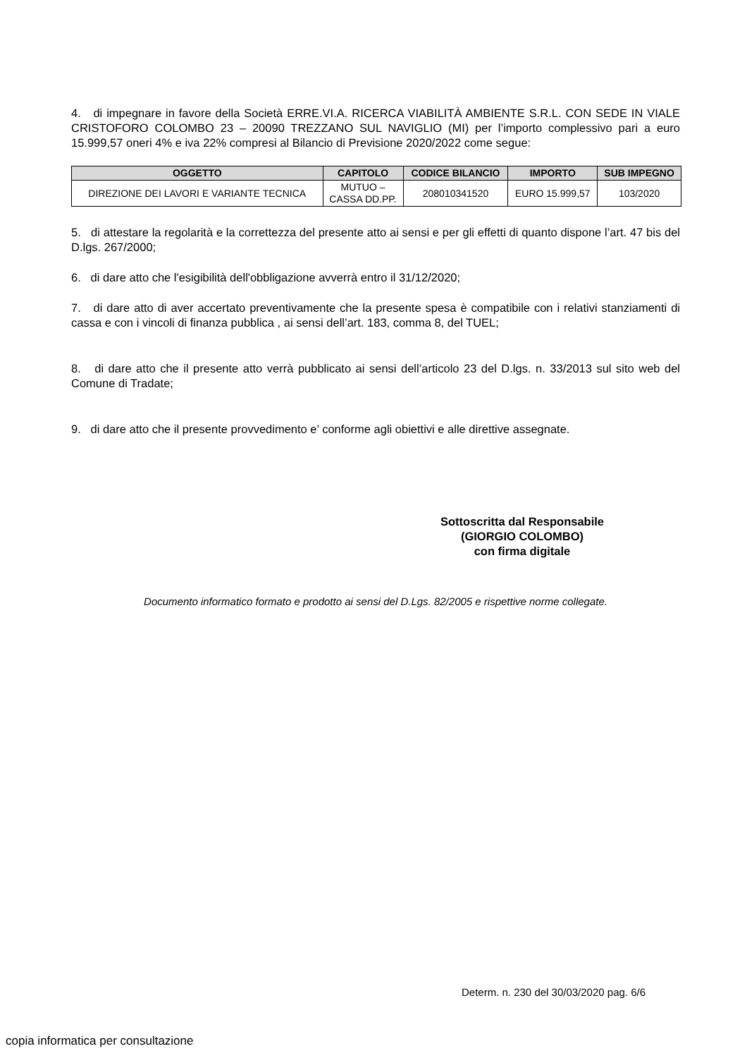4. di impegnare in favore della Società ERRE.VI.A. RICERCA VIABILITÀ AMBIENTE S.R.L. CON SEDE IN VIALE CRISTOFORO COLOMBO 23 – 20090 TREZZANO SUL NAVIGLIO (MI) per l’importo complessivo pari a euro 15.999,57 oneri 4% e iva 22% compresi al Bilancio di Previsione 2020/2022 come segue:
| OGGETTO | CAPITOLO | CODICE BILANCIO | IMPORTO | SUB IMPEGNO |
| --- | --- | --- | --- | --- |
| DIREZIONE DEI LAVORI E VARIANTE TECNICA | MUTUO – CASSA DD.PP. | 208010341520 | EURO 15.999,57 | 103/2020 |
5. di attestare la regolarità e la correttezza del presente atto ai sensi e per gli effetti di quanto dispone l’art. 47 bis del D.lgs. 267/2000;
6. di dare atto che l'esigibilità dell'obbligazione avverrà entro il 31/12/2020;
7. di dare atto di aver accertato preventivamente che la presente spesa è compatibile con i relativi stanziamenti di cassa e con i vincoli di finanza pubblica , ai sensi dell’art. 183, comma 8, del TUEL;
8. di dare atto che il presente atto verrà pubblicato ai sensi dell’articolo 23 del D.lgs. n. 33/2013 sul sito web del Comune di Tradate;
9. di dare atto che il presente provvedimento e’ conforme agli obiettivi e alle direttive assegnate.
Sottoscritta dal Responsabile
(GIORGIO COLOMBO)
con firma digitale
Documento informatico formato e prodotto ai sensi del D.Lgs. 82/2005 e rispettive norme collegate.
Determ. n. 230 del 30/03/2020 pag. 6/6
copia informatica per consultazione